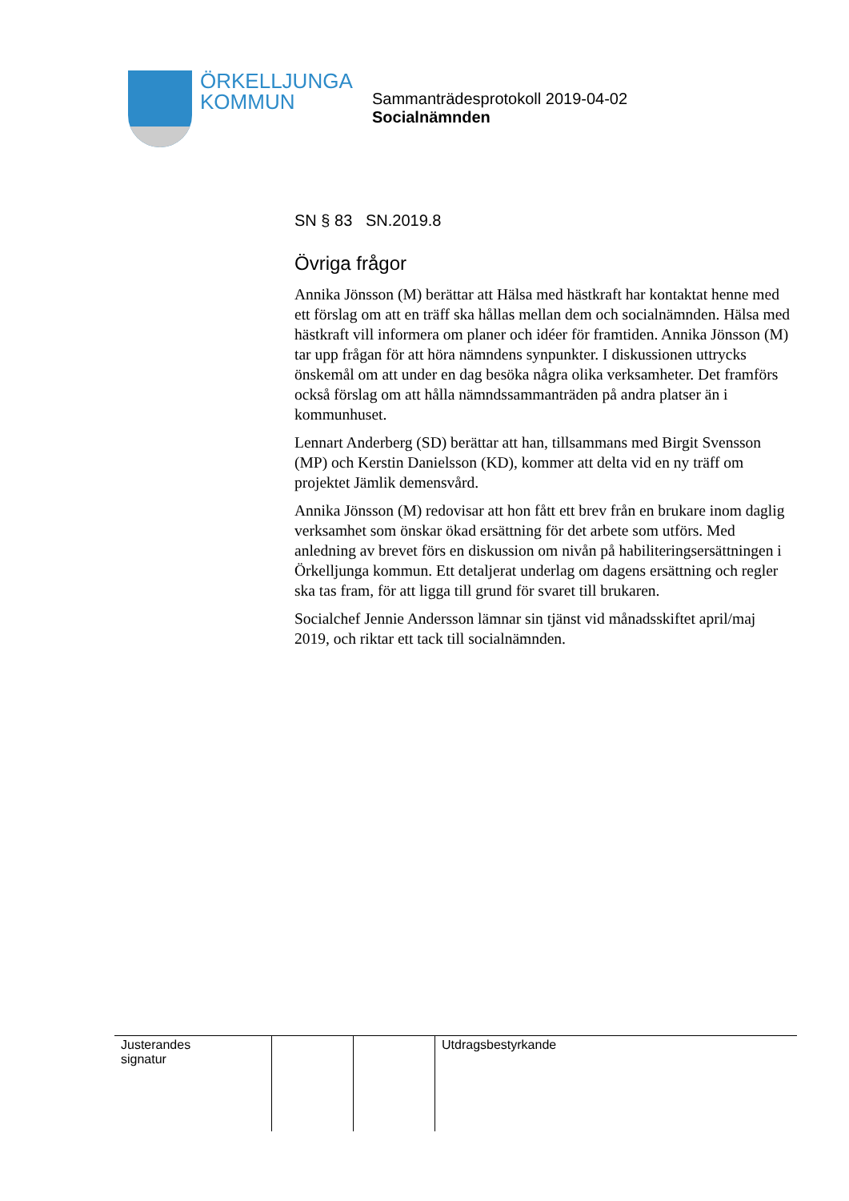ÖRKELLJUNGA
KOMMUN
Sammanträdesprotokoll 2019-04-02
Socialnämnden
SN § 83 SN.2019.8
Övriga frågor
Annika Jönsson (M) berättar att Hälsa med hästkraft har kontaktat henne med ett förslag om att en träff ska hållas mellan dem och socialnämnden. Hälsa med hästkraft vill informera om planer och idéer för framtiden. Annika Jönsson (M) tar upp frågan för att höra nämndens synpunkter. I diskussionen uttrycks önskemål om att under en dag besöka några olika verksamheter. Det framförs också förslag om att hålla nämndssammanträden på andra platser än i kommunhuset.
Lennart Anderberg (SD) berättar att han, tillsammans med Birgit Svensson (MP) och Kerstin Danielsson (KD), kommer att delta vid en ny träff om projektet Jämlik demensvård.
Annika Jönsson (M) redovisar att hon fått ett brev från en brukare inom daglig verksamhet som önskar ökad ersättning för det arbete som utförs. Med anledning av brevet förs en diskussion om nivån på habiliteringsersättningen i Örkelljunga kommun. Ett detaljerat underlag om dagens ersättning och regler ska tas fram, för att ligga till grund för svaret till brukaren.
Socialchef Jennie Andersson lämnar sin tjänst vid månadsskiftet april/maj 2019, och riktar ett tack till socialnämnden.
| Justerandes signatur | | | Utdragsbestyrkande |